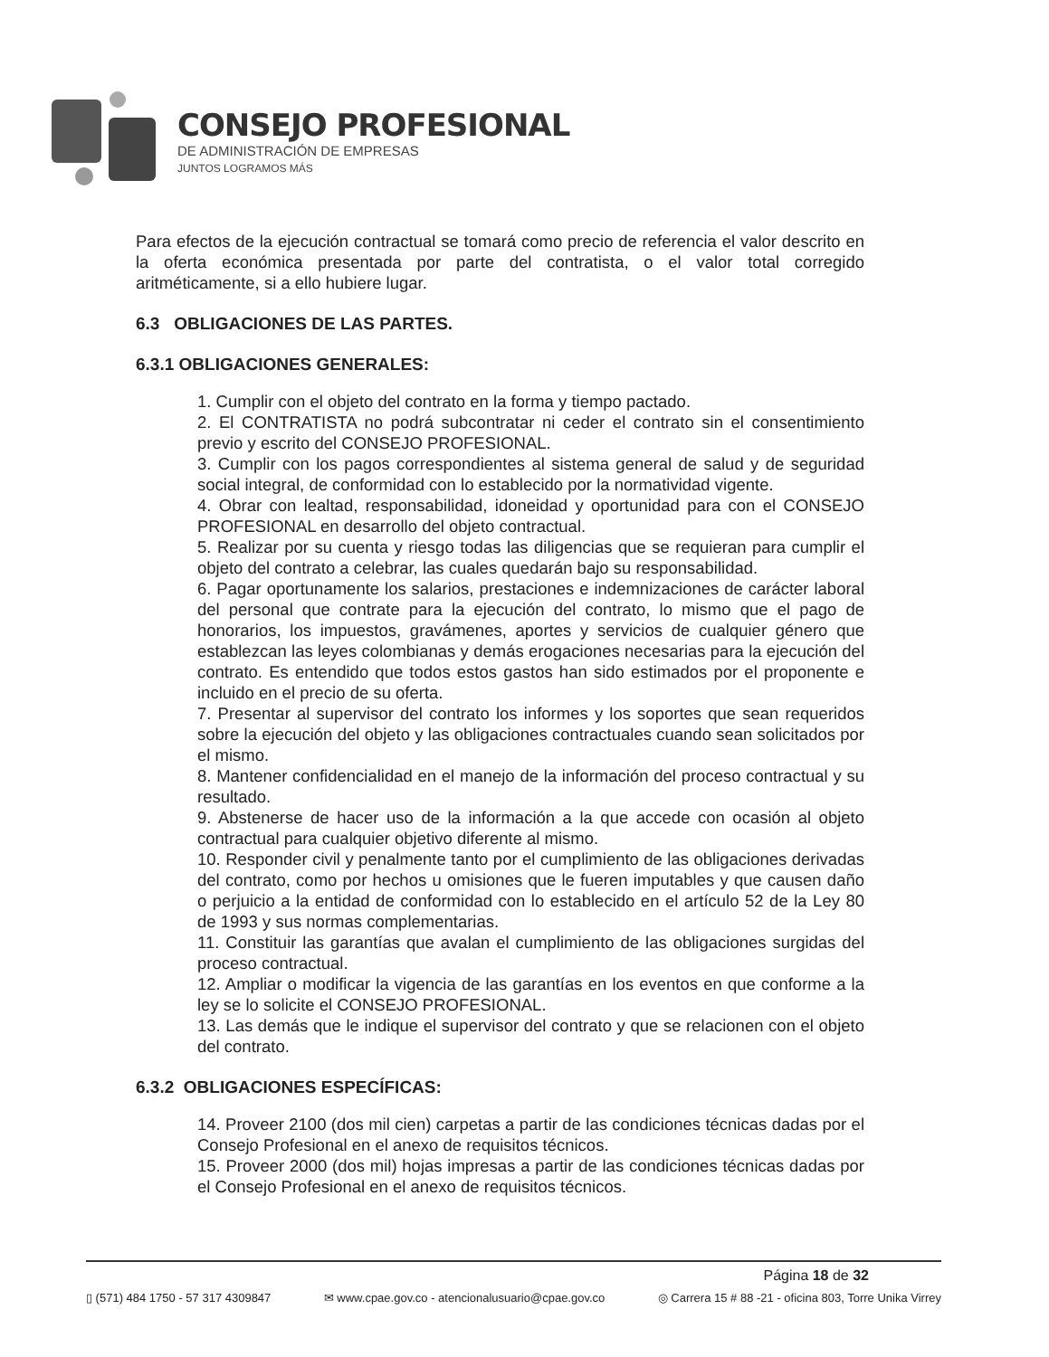CONSEJO PROFESIONAL
DE ADMINISTRACIÓN DE EMPRESAS
JUNTOS LOGRAMOS MÁS
Para efectos de la ejecución contractual se tomará como precio de referencia el valor descrito en la oferta económica presentada por parte del contratista, o el valor total corregido aritméticamente, si a ello hubiere lugar.
6.3 OBLIGACIONES DE LAS PARTES.
6.3.1 OBLIGACIONES GENERALES:
1. Cumplir con el objeto del contrato en la forma y tiempo pactado.
2. El CONTRATISTA no podrá subcontratar ni ceder el contrato sin el consentimiento previo y escrito del CONSEJO PROFESIONAL.
3. Cumplir con los pagos correspondientes al sistema general de salud y de seguridad social integral, de conformidad con lo establecido por la normatividad vigente.
4. Obrar con lealtad, responsabilidad, idoneidad y oportunidad para con el CONSEJO PROFESIONAL en desarrollo del objeto contractual.
5. Realizar por su cuenta y riesgo todas las diligencias que se requieran para cumplir el objeto del contrato a celebrar, las cuales quedarán bajo su responsabilidad.
6. Pagar oportunamente los salarios, prestaciones e indemnizaciones de carácter laboral del personal que contrate para la ejecución del contrato, lo mismo que el pago de honorarios, los impuestos, gravámenes, aportes y servicios de cualquier género que establezcan las leyes colombianas y demás erogaciones necesarias para la ejecución del contrato. Es entendido que todos estos gastos han sido estimados por el proponente e incluido en el precio de su oferta.
7. Presentar al supervisor del contrato los informes y los soportes que sean requeridos sobre la ejecución del objeto y las obligaciones contractuales cuando sean solicitados por el mismo.
8. Mantener confidencialidad en el manejo de la información del proceso contractual y su resultado.
9. Abstenerse de hacer uso de la información a la que accede con ocasión al objeto contractual para cualquier objetivo diferente al mismo.
10. Responder civil y penalmente tanto por el cumplimiento de las obligaciones derivadas del contrato, como por hechos u omisiones que le fueren imputables y que causen daño o perjuicio a la entidad de conformidad con lo establecido en el artículo 52 de la Ley 80 de 1993 y sus normas complementarias.
11. Constituir las garantías que avalan el cumplimiento de las obligaciones surgidas del proceso contractual.
12. Ampliar o modificar la vigencia de las garantías en los eventos en que conforme a la ley se lo solicite el CONSEJO PROFESIONAL.
13. Las demás que le indique el supervisor del contrato y que se relacionen con el objeto del contrato.
6.3.2 OBLIGACIONES ESPECÍFICAS:
14. Proveer 2100 (dos mil cien) carpetas a partir de las condiciones técnicas dadas por el Consejo Profesional en el anexo de requisitos técnicos.
15. Proveer 2000 (dos mil) hojas impresas a partir de las condiciones técnicas dadas por el Consejo Profesional en el anexo de requisitos técnicos.
Página 18 de 32
▯ (571) 484 1750 - 57 317 4309847 ✉ www.cpae.gov.co - atencionalusuario@cpae.gov.co ◎ Carrera 15 # 88 -21 - oficina 803, Torre Unika Virrey